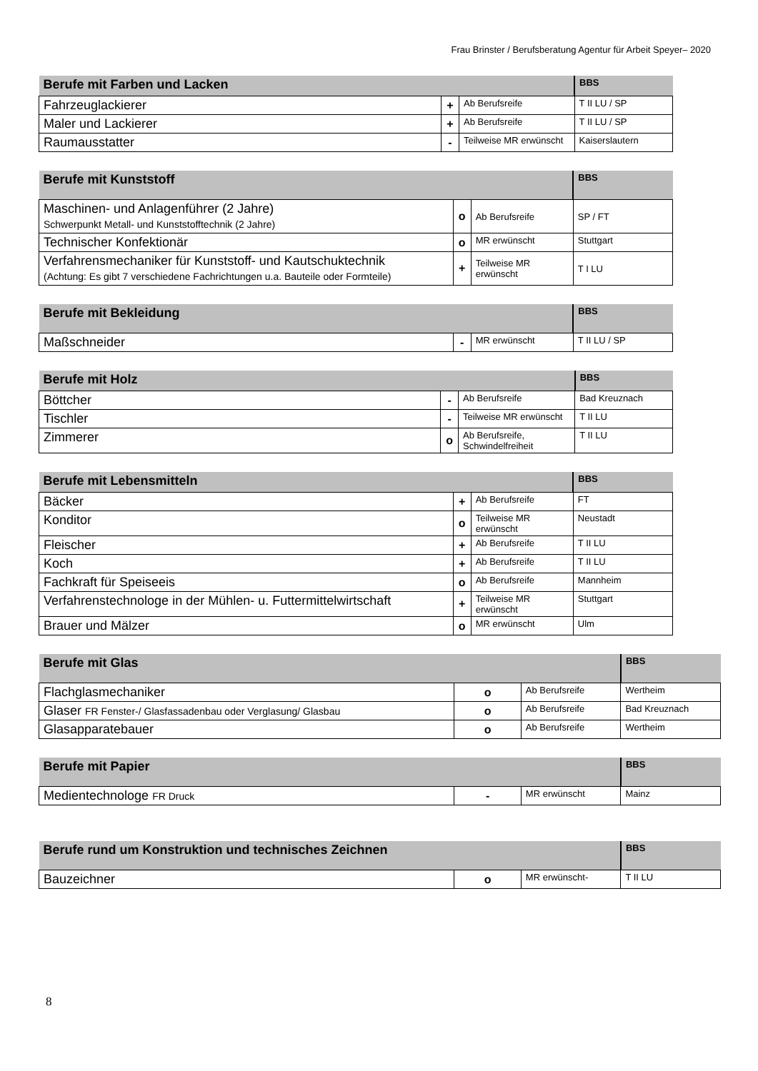Frau Brinster / Berufsberatung Agentur für Arbeit Speyer– 2020
| Berufe mit Farben und Lacken | | | BBS |
| Fahrzeuglackierer | + | Ab Berufsreife | T II LU / SP |
| Maler und Lackierer | + | Ab Berufsreife | T II LU / SP |
| Raumausstatter | - | Teilweise MR erwünscht | Kaiserslautern |
| Berufe mit Kunststoff | | | BBS |
| Maschinen- und Anlagenführer (2 Jahre) Schwerpunkt Metall- und Kunststofftechnik (2 Jahre) | o | Ab Berufsreife | SP / FT |
| Technischer Konfektionär | o | MR erwünscht | Stuttgart |
| Verfahrensmechaniker für Kunststoff- und Kautschuktechnik (Achtung: Es gibt 7 verschiedene Fachrichtungen u.a. Bauteile oder Formteile) | + | Teilweise MR erwünscht | T I LU |
| Berufe mit Bekleidung | | | BBS |
| Maßschneider | - | MR erwünscht | T II LU / SP |
| Berufe mit Holz | | | BBS |
| Böttcher | - | Ab Berufsreife | Bad Kreuznach |
| Tischler | - | Teilweise MR erwünscht | T II LU |
| Zimmerer | o | Ab Berufsreife, Schwindelfreiheit | T II LU |
| Berufe mit Lebensmitteln | | | BBS |
| Bäcker | + | Ab Berufsreife | FT |
| Konditor | o | Teilweise MR erwünscht | Neustadt |
| Fleischer | + | Ab Berufsreife | T II LU |
| Koch | + | Ab Berufsreife | T II LU |
| Fachkraft für Speiseeis | o | Ab Berufsreife | Mannheim |
| Verfahrenstechnologe in der Mühlen- u. Futtermittelwirtschaft | + | Teilweise MR erwünscht | Stuttgart |
| Brauer und Mälzer | o | MR erwünscht | Ulm |
| Berufe mit Glas | | | BBS |
| Flachglasmechaniker | o | Ab Berufsreife | Wertheim |
| Glaser FR Fenster-/ Glasfassadenbau oder Verglasung/ Glasbau | o | Ab Berufsreife | Bad Kreuznach |
| Glasapparatebauer | o | Ab Berufsreife | Wertheim |
| Berufe mit Papier | | | BBS |
| Medientechnologe FR Druck | - | MR erwünscht | Mainz |
| Berufe rund um Konstruktion und technisches Zeichnen | | | BBS |
| Bauzeichner | o | MR erwünscht- | T II LU |
8